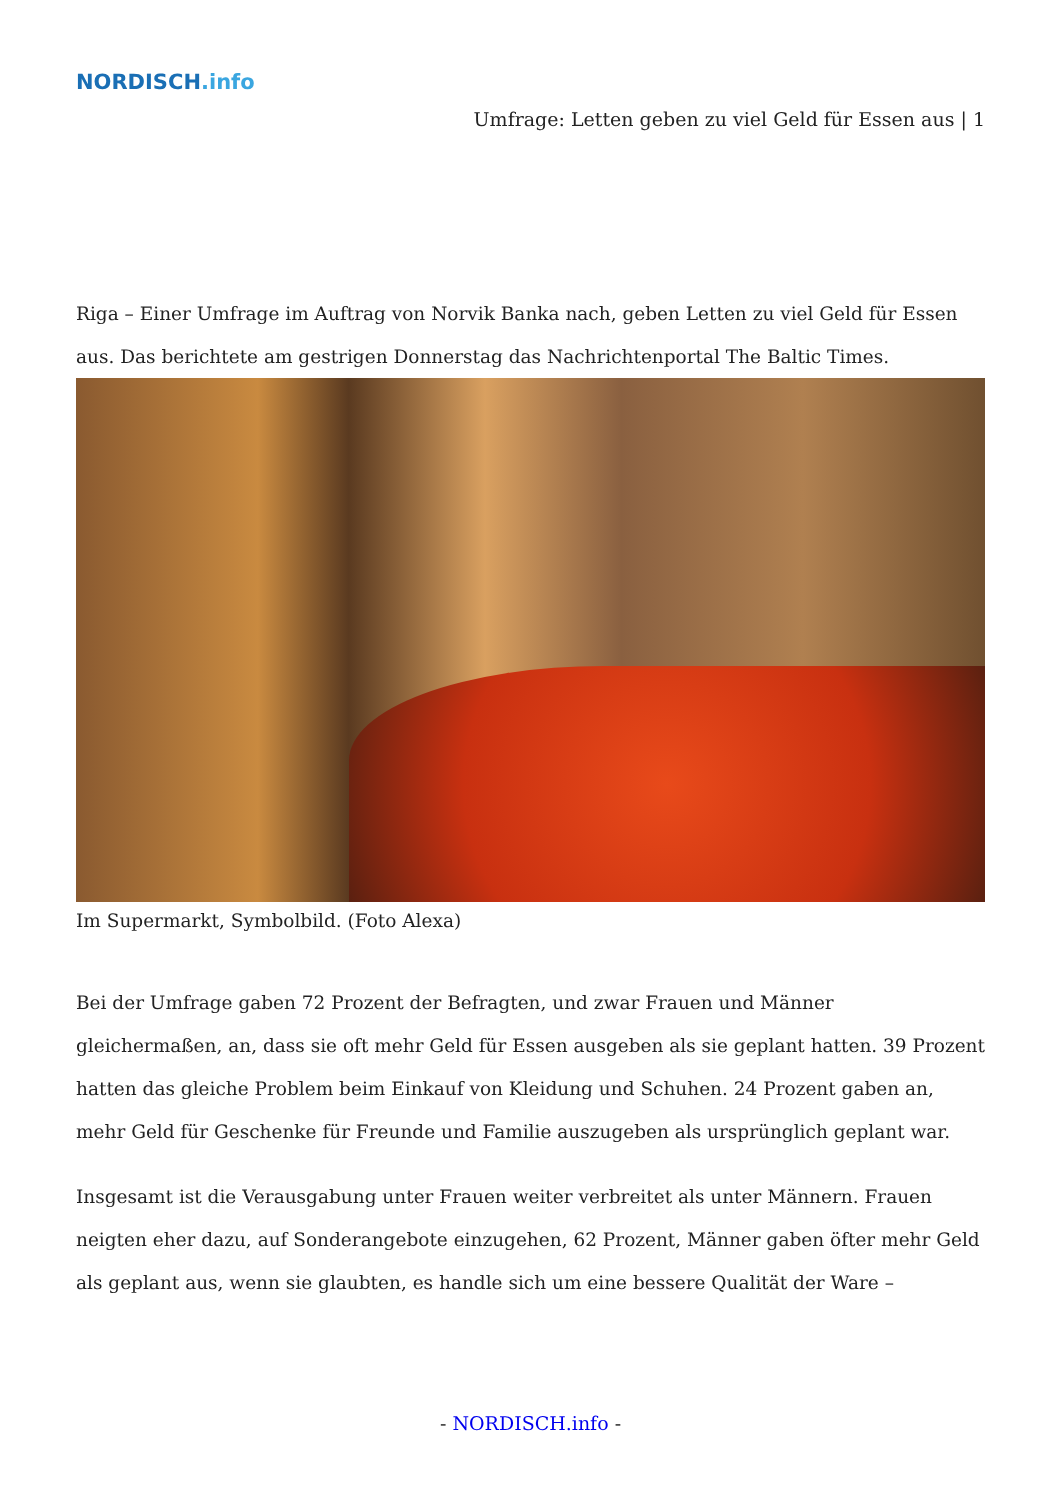NORDISCH.info
Umfrage: Letten geben zu viel Geld für Essen aus | 1
Riga – Einer Umfrage im Auftrag von Norvik Banka nach, geben Letten zu viel Geld für Essen aus. Das berichtete am gestrigen Donnerstag das Nachrichtenportal The Baltic Times.
Im Supermarkt, Symbolbild. (Foto Alexa)
Bei der Umfrage gaben 72 Prozent der Befragten, und zwar Frauen und Männer gleichermaßen, an, dass sie oft mehr Geld für Essen ausgeben als sie geplant hatten. 39 Prozent hatten das gleiche Problem beim Einkauf von Kleidung und Schuhen. 24 Prozent gaben an, mehr Geld für Geschenke für Freunde und Familie auszugeben als ursprünglich geplant war.
Insgesamt ist die Verausgabung unter Frauen weiter verbreitet als unter Männern. Frauen neigten eher dazu, auf Sonderangebote einzugehen, 62 Prozent, Männer gaben öfter mehr Geld als geplant aus, wenn sie glaubten, es handle sich um eine bessere Qualität der Ware –
- NORDISCH.info -